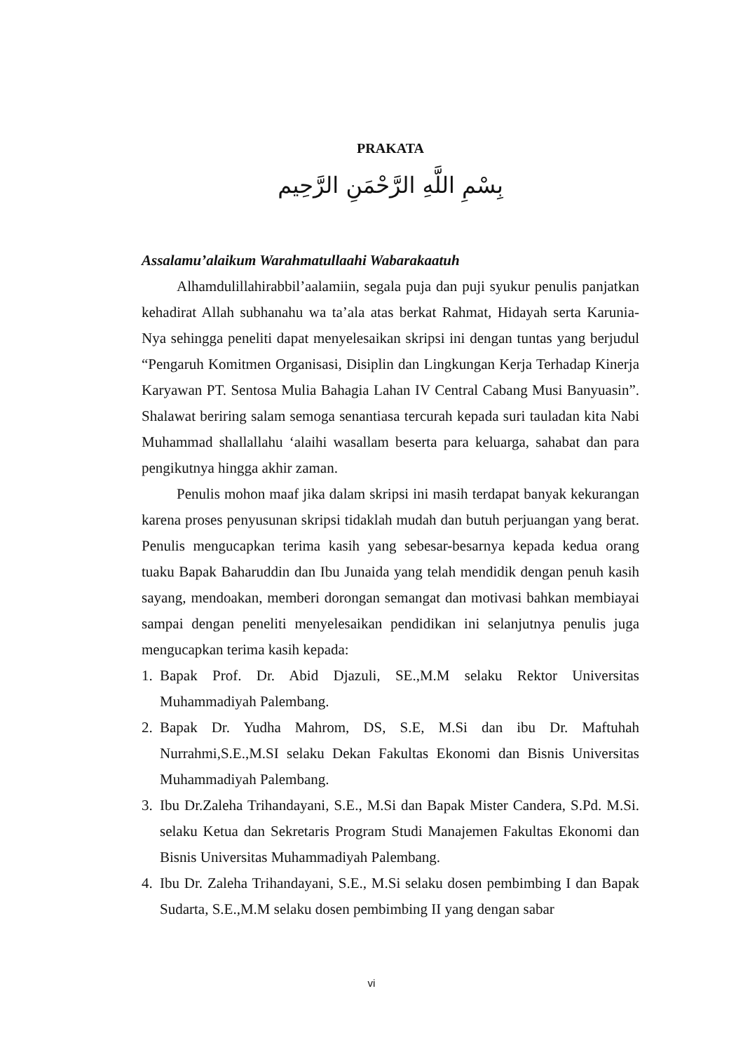PRAKATA
بِسْمِ اللَّهِ الرَّحْمَنِ الرَّحِيم
Assalamu’alaikum Warahmatullaahi Wabarakaatuh
Alhamdulillahirabbil’aalamiin, segala puja dan puji syukur penulis panjatkan kehadirat Allah subhanahu wa ta’ala atas berkat Rahmat, Hidayah serta Karunia-Nya sehingga peneliti dapat menyelesaikan skripsi ini dengan tuntas yang berjudul “Pengaruh Komitmen Organisasi, Disiplin dan Lingkungan Kerja Terhadap Kinerja Karyawan PT. Sentosa Mulia Bahagia Lahan IV Central Cabang Musi Banyuasin”. Shalawat beriring salam semoga senantiasa tercurah kepada suri tauladan kita Nabi Muhammad shallallahu ‘alaihi wasallam beserta para keluarga, sahabat dan para pengikutnya hingga akhir zaman.
Penulis mohon maaf jika dalam skripsi ini masih terdapat banyak kekurangan karena proses penyusunan skripsi tidaklah mudah dan butuh perjuangan yang berat. Penulis mengucapkan terima kasih yang sebesar-besarnya kepada kedua orang tuaku Bapak Baharuddin dan Ibu Junaida yang telah mendidik dengan penuh kasih sayang, mendoakan, memberi dorongan semangat dan motivasi bahkan membiayai sampai dengan peneliti menyelesaikan pendidikan ini selanjutnya penulis juga mengucapkan terima kasih kepada:
1. Bapak Prof. Dr. Abid Djazuli, SE.,M.M selaku Rektor Universitas Muhammadiyah Palembang.
2. Bapak Dr. Yudha Mahrom, DS, S.E, M.Si dan ibu Dr. Maftuhah Nurrahmi,S.E.,M.SI selaku Dekan Fakultas Ekonomi dan Bisnis Universitas Muhammadiyah Palembang.
3. Ibu Dr.Zaleha Trihandayani, S.E., M.Si dan Bapak Mister Candera, S.Pd. M.Si. selaku Ketua dan Sekretaris Program Studi Manajemen Fakultas Ekonomi dan Bisnis Universitas Muhammadiyah Palembang.
4. Ibu Dr. Zaleha Trihandayani, S.E., M.Si selaku dosen pembimbing I dan Bapak Sudarta, S.E.,M.M selaku dosen pembimbing II yang dengan sabar
vi